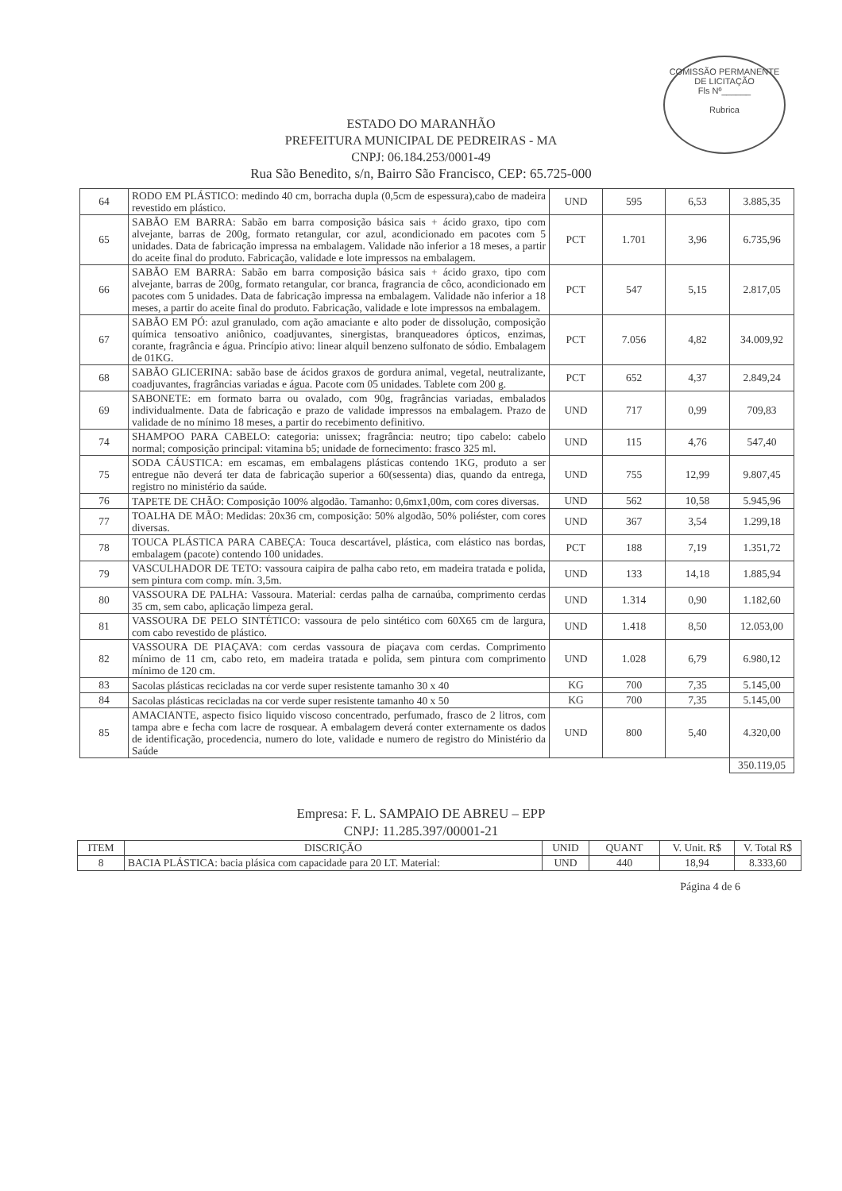COMISSÃO PERMANENTE DE LICITAÇÃO
Fls Nº______
Rubrica
ESTADO DO MARANHÃO
PREFEITURA MUNICIPAL DE PEDREIRAS - MA
CNPJ: 06.184.253/0001-49
Rua São Benedito, s/n, Bairro São Francisco, CEP: 65.725-000
| 64 | RODO EM PLÁSTICO: medindo 40 cm, borracha dupla (0,5cm de espessura),cabo de madeira revestido em plástico. | UND | 595 | 6,53 | 3.885,35 |
| 65 | SABÃO EM BARRA: Sabão em barra composição básica sais + ácido graxo, tipo com alvejante, barras de 200g, formato retangular, cor azul, acondicionado em pacotes com 5 unidades. Data de fabricação impressa na embalagem. Validade não inferior a 18 meses, a partir do aceite final do produto. Fabricação, validade e lote impressos na embalagem. | PCT | 1.701 | 3,96 | 6.735,96 |
| 66 | SABÃO EM BARRA: Sabão em barra composição básica sais + ácido graxo, tipo com alvejante, barras de 200g, formato retangular, cor branca, fragrancia de côco, acondicionado em pacotes com 5 unidades. Data de fabricação impressa na embalagem. Validade não inferior a 18 meses, a partir do aceite final do produto. Fabricação, validade e lote impressos na embalagem. | PCT | 547 | 5,15 | 2.817,05 |
| 67 | SABÃO EM PÓ: azul granulado, com ação amaciante e alto poder de dissolução, composição química tensoativo aniônico, coadjuvantes, sinergistas, branqueadores ópticos, enzimas, corante, fragrância e água. Princípio ativo: linear alquil benzeno sulfonato de sódio. Embalagem de 01KG. | PCT | 7.056 | 4,82 | 34.009,92 |
| 68 | SABÃO GLICERINA: sabão base de ácidos graxos de gordura animal, vegetal, neutralizante, coadjuvantes, fragrâncias variadas e água. Pacote com 05 unidades. Tablete com 200 g. | PCT | 652 | 4,37 | 2.849,24 |
| 69 | SABONETE: em formato barra ou ovalado, com 90g, fragrâncias variadas, embalados individualmente. Data de fabricação e prazo de validade impressos na embalagem. Prazo de validade de no mínimo 18 meses, a partir do recebimento definitivo. | UND | 717 | 0,99 | 709,83 |
| 74 | SHAMPOO PARA CABELO: categoria: unissex; fragrância: neutro; tipo cabelo: cabelo normal; composição principal: vitamina b5; unidade de fornecimento: frasco 325 ml. | UND | 115 | 4,76 | 547,40 |
| 75 | SODA CÁUSTICA: em escamas, em embalagens plásticas contendo 1KG, produto a ser entregue não deverá ter data de fabricação superior a 60(sessenta) dias, quando da entrega, registro no ministério da saúde. | UND | 755 | 12,99 | 9.807,45 |
| 76 | TAPETE DE CHÃO: Composição 100% algodão. Tamanho: 0,6mx1,00m, com cores diversas. | UND | 562 | 10,58 | 5.945,96 |
| 77 | TOALHA DE MÃO: Medidas: 20x36 cm, composição: 50% algodão, 50% poliéster, com cores diversas. | UND | 367 | 3,54 | 1.299,18 |
| 78 | TOUCA PLÁSTICA PARA CABEÇA: Touca descartável, plástica, com elástico nas bordas, embalagem (pacote) contendo 100 unidades. | PCT | 188 | 7,19 | 1.351,72 |
| 79 | VASCULHADOR DE TETO: vassoura caipira de palha cabo reto, em madeira tratada e polida, sem pintura com comp. mín. 3,5m. | UND | 133 | 14,18 | 1.885,94 |
| 80 | VASSOURA DE PALHA: Vassoura. Material: cerdas palha de carnaúba, comprimento cerdas 35 cm, sem cabo, aplicação limpeza geral. | UND | 1.314 | 0,90 | 1.182,60 |
| 81 | VASSOURA DE PELO SINTÉTICO: vassoura de pelo sintético com 60X65 cm de largura, com cabo revestido de plástico. | UND | 1.418 | 8,50 | 12.053,00 |
| 82 | VASSOURA DE PIAÇAVA: com cerdas vassoura de piaçava com cerdas. Comprimento mínimo de 11 cm, cabo reto, em madeira tratada e polida, sem pintura com comprimento mínimo de 120 cm. | UND | 1.028 | 6,79 | 6.980,12 |
| 83 | Sacolas plásticas recicladas na cor verde super resistente tamanho 30 x 40 | KG | 700 | 7,35 | 5.145,00 |
| 84 | Sacolas plásticas recicladas na cor verde super resistente tamanho 40 x 50 | KG | 700 | 7,35 | 5.145,00 |
| 85 | AMACIANTE, aspecto fisico liquido viscoso concentrado, perfumado, frasco de 2 litros, com tampa abre e fecha com lacre de rosquear. A embalagem deverá conter externamente os dados de identificação, procedencia, numero do lote, validade e numero de registro do Ministério da Saúde | UND | 800 | 5,40 | 4.320,00 |
| | | | | | 350.119,05 |
Empresa: F. L. SAMPAIO DE ABREU – EPP
CNPJ: 11.285.397/00001-21
| ITEM | DISCRIÇÃO | UNID | QUANT | V. Unit. R$ | V. Total R$ |
| --- | --- | --- | --- | --- | --- |
| 8 | BACIA PLÁSTICA: bacia plásica com capacidade para 20 LT. Material: | UND | 440 | 18,94 | 8.333,60 |
Página 4 de 6